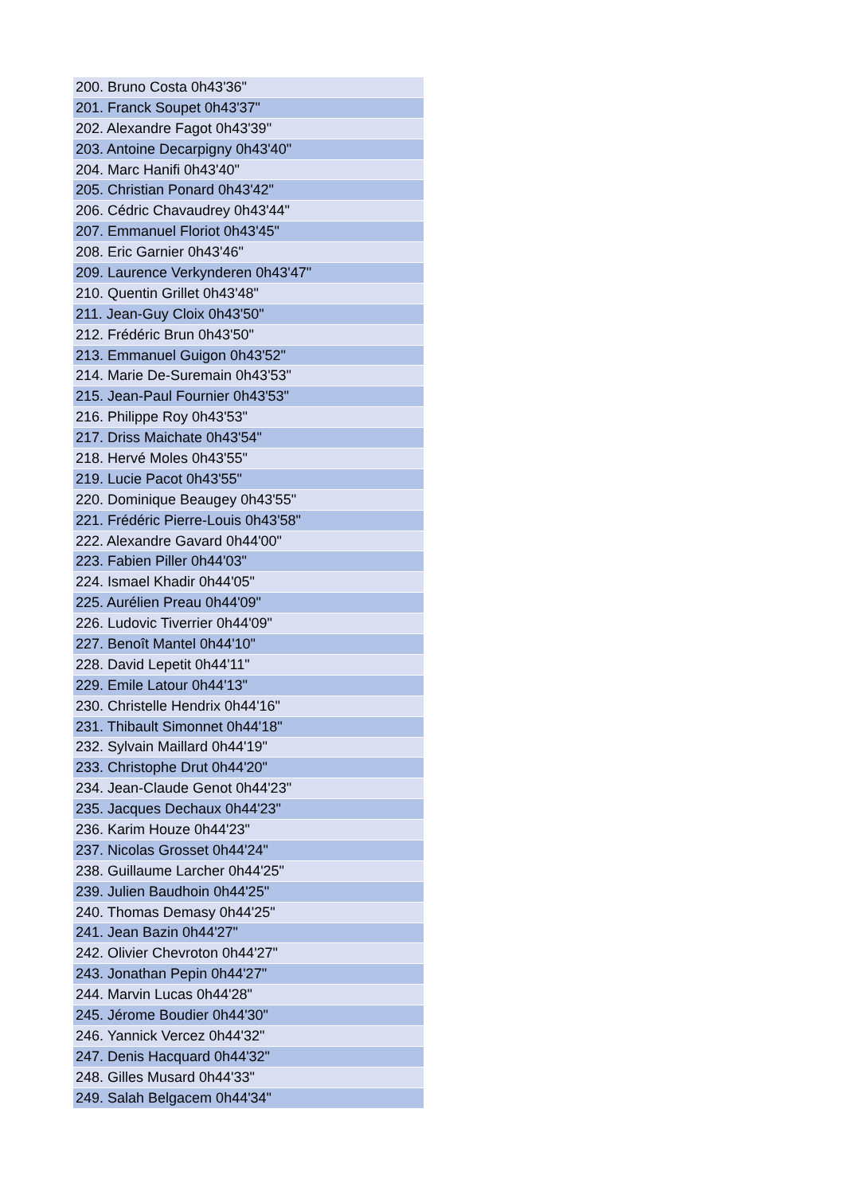| 200. Bruno Costa 0h43'36" |
| 201. Franck Soupet 0h43'37" |
| 202. Alexandre Fagot 0h43'39" |
| 203. Antoine Decarpigny 0h43'40" |
| 204. Marc Hanifi 0h43'40" |
| 205. Christian Ponard 0h43'42" |
| 206. Cédric Chavaudrey 0h43'44" |
| 207. Emmanuel Floriot 0h43'45" |
| 208. Eric Garnier 0h43'46" |
| 209. Laurence Verkynderen 0h43'47" |
| 210. Quentin Grillet 0h43'48" |
| 211. Jean-Guy Cloix 0h43'50" |
| 212. Frédéric Brun 0h43'50" |
| 213. Emmanuel Guigon 0h43'52" |
| 214. Marie De-Suremain 0h43'53" |
| 215. Jean-Paul Fournier 0h43'53" |
| 216. Philippe Roy 0h43'53" |
| 217. Driss Maichate 0h43'54" |
| 218. Hervé Moles 0h43'55" |
| 219. Lucie Pacot 0h43'55" |
| 220. Dominique Beaugey 0h43'55" |
| 221. Frédéric Pierre-Louis 0h43'58" |
| 222. Alexandre Gavard 0h44'00" |
| 223. Fabien Piller 0h44'03" |
| 224. Ismael Khadir 0h44'05" |
| 225. Aurélien Preau 0h44'09" |
| 226. Ludovic Tiverrier 0h44'09" |
| 227. Benoît Mantel 0h44'10" |
| 228. David Lepetit 0h44'11" |
| 229. Emile Latour 0h44'13" |
| 230. Christelle Hendrix 0h44'16" |
| 231. Thibault Simonnet 0h44'18" |
| 232. Sylvain Maillard 0h44'19" |
| 233. Christophe Drut 0h44'20" |
| 234. Jean-Claude Genot 0h44'23" |
| 235. Jacques Dechaux 0h44'23" |
| 236. Karim Houze 0h44'23" |
| 237. Nicolas Grosset 0h44'24" |
| 238. Guillaume Larcher 0h44'25" |
| 239. Julien Baudhoin 0h44'25" |
| 240. Thomas Demasy 0h44'25" |
| 241. Jean Bazin 0h44'27" |
| 242. Olivier Chevroton 0h44'27" |
| 243. Jonathan Pepin 0h44'27" |
| 244. Marvin Lucas 0h44'28" |
| 245. Jérome Boudier 0h44'30" |
| 246. Yannick Vercez 0h44'32" |
| 247. Denis Hacquard 0h44'32" |
| 248. Gilles Musard 0h44'33" |
| 249. Salah Belgacem 0h44'34" |